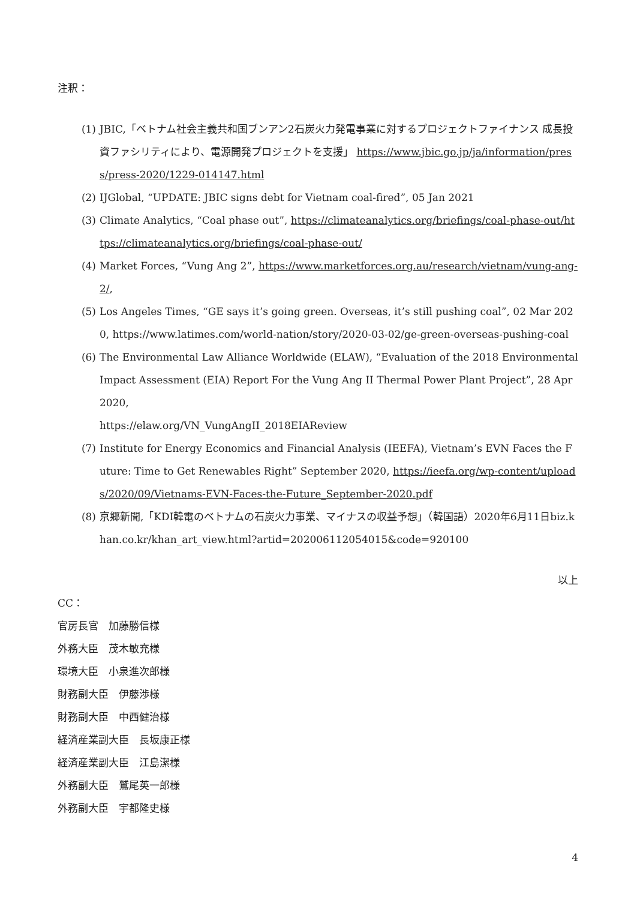注釈：
(1) JBIC,「ベトナム社会主義共和国ブンアン2石炭火力発電事業に対するプロジェクトファイナンス 成長投資ファシリティにより、電源開発プロジェクトを支援」 https://www.jbic.go.jp/ja/information/press/press-2020/1229-014147.html
(2) IJGlobal, “UPDATE: JBIC signs debt for Vietnam coal-fired”, 05 Jan 2021
(3) Climate Analytics, “Coal phase out”, https://climateanalytics.org/briefings/coal-phase-out/https://climateanalytics.org/briefings/coal-phase-out/
(4) Market Forces, “Vung Ang 2”, https://www.marketforces.org.au/research/vietnam/vung-ang-2/,
(5) Los Angeles Times, “GE says it’s going green. Overseas, it’s still pushing coal”, 02 Mar 2020, https://www.latimes.com/world-nation/story/2020-03-02/ge-green-overseas-pushing-coal
(6) The Environmental Law Alliance Worldwide (ELAW), “Evaluation of the 2018 Environmental Impact Assessment (EIA) Report For the Vung Ang II Thermal Power Plant Project”, 28 Apr 2020,
https://elaw.org/VN_VungAngII_2018EIAReview
(7) Institute for Energy Economics and Financial Analysis (IEEFA), Vietnam’s EVN Faces the Future: Time to Get Renewables Right” September 2020, https://ieefa.org/wp-content/uploads/2020/09/Vietnams-EVN-Faces-the-Future_September-2020.pdf
(8) 京郷新聞,「KDI韓電のベトナムの石炭火力事業、マイナスの収益予想」（韓国語）2020年6月11日biz.khan.co.kr/khan_art_view.html?artid=202006112054015&code=920100
以上
CC：
官房長官　加藤勝信様
外務大臣　茂木敏充様
環境大臣　小泉進次郎様
財務副大臣　伊藤渉様
財務副大臣　中西健治様
経済産業副大臣　長坂康正様
経済産業副大臣　江島潔様
外務副大臣　鷲尾英一郎様
外務副大臣　宇都隆史様
4